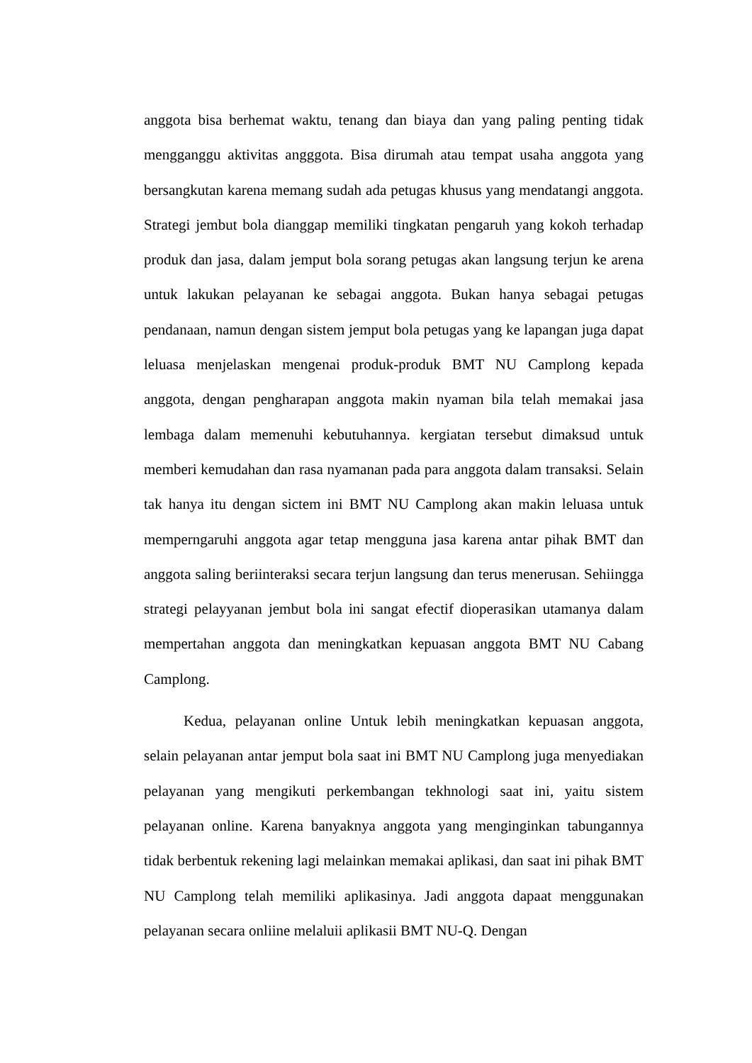anggota bisa berhemat waktu, tenang dan biaya dan yang paling penting tidak mengganggu aktivitas angggota. Bisa dirumah atau tempat usaha anggota yang bersangkutan karena memang sudah ada petugas khusus yang mendatangi anggota. Strategi jembut bola dianggap memiliki tingkatan pengaruh yang kokoh terhadap produk dan jasa, dalam jemput bola sorang petugas akan langsung terjun ke arena untuk lakukan pelayanan ke sebagai anggota. Bukan hanya sebagai petugas pendanaan, namun dengan sistem jemput bola petugas yang ke lapangan juga dapat leluasa menjelaskan mengenai produk-produk BMT NU Camplong kepada anggota, dengan pengharapan anggota makin nyaman bila telah memakai jasa lembaga dalam memenuhi kebutuhannya. kergiatan tersebut dimaksud untuk memberi kemudahan dan rasa nyamanan pada para anggota dalam transaksi. Selain tak hanya itu dengan sictem ini BMT NU Camplong akan makin leluasa untuk memperngaruhi anggota agar tetap mengguna jasa karena antar pihak BMT dan anggota saling beriinteraksi secara terjun langsung dan terus menerusan. Sehiingga strategi pelayyanan jembut bola ini sangat efectif dioperasikan utamanya dalam mempertahan anggota dan meningkatkan kepuasan anggota BMT NU Cabang Camplong.
Kedua, pelayanan online Untuk lebih meningkatkan kepuasan anggota, selain pelayanan antar jemput bola saat ini BMT NU Camplong juga menyediakan pelayanan yang mengikuti perkembangan tekhnologi saat ini, yaitu sistem pelayanan online. Karena banyaknya anggota yang menginginkan tabungannya tidak berbentuk rekening lagi melainkan memakai aplikasi, dan saat ini pihak BMT NU Camplong telah memiliki aplikasinya. Jadi anggota dapaat menggunakan pelayanan secara onliine melaluii aplikasii BMT NU-Q. Dengan